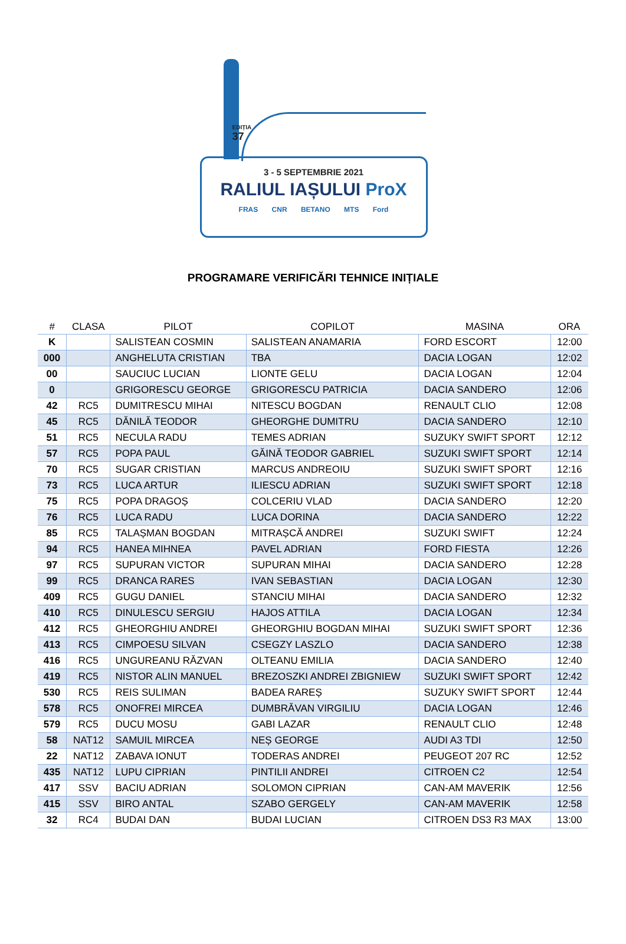EDIȚIA
37
3 - 5 SEPTEMBRIE 2021
RALIUL IAȘULUI ProX
FRAS CNR BETANO MTS Ford
PROGRAMARE VERIFICĂRI TEHNICE INIȚIALE
| # | CLASA | PILOT | COPILOT | MASINA | ORA |
| --- | --- | --- | --- | --- | --- |
| K | | SALISTEAN COSMIN | SALISTEAN ANAMARIA | FORD ESCORT | 12:00 |
| 000 | | ANGHELUTA CRISTIAN | TBA | DACIA LOGAN | 12:02 |
| 00 | | SAUCIUC LUCIAN | LIONTE GELU | DACIA LOGAN | 12:04 |
| 0 | | GRIGORESCU GEORGE | GRIGORESCU PATRICIA | DACIA SANDERO | 12:06 |
| 42 | RC5 | DUMITRESCU MIHAI | NITESCU BOGDAN | RENAULT CLIO | 12:08 |
| 45 | RC5 | DĂNILĂ TEODOR | GHEORGHE DUMITRU | DACIA SANDERO | 12:10 |
| 51 | RC5 | NECULA RADU | TEMES ADRIAN | SUZUKY SWIFT SPORT | 12:12 |
| 57 | RC5 | POPA PAUL | GĂINĂ TEODOR GABRIEL | SUZUKI SWIFT SPORT | 12:14 |
| 70 | RC5 | SUGAR CRISTIAN | MARCUS ANDREOIU | SUZUKI SWIFT SPORT | 12:16 |
| 73 | RC5 | LUCA ARTUR | ILIESCU ADRIAN | SUZUKI SWIFT SPORT | 12:18 |
| 75 | RC5 | POPA DRAGOȘ | COLCERIU VLAD | DACIA SANDERO | 12:20 |
| 76 | RC5 | LUCA RADU | LUCA DORINA | DACIA SANDERO | 12:22 |
| 85 | RC5 | TALAȘMAN BOGDAN | MITRAȘCĂ ANDREI | SUZUKI SWIFT | 12:24 |
| 94 | RC5 | HANEA MIHNEA | PAVEL ADRIAN | FORD FIESTA | 12:26 |
| 97 | RC5 | SUPURAN VICTOR | SUPURAN MIHAI | DACIA SANDERO | 12:28 |
| 99 | RC5 | DRANCA RARES | IVAN SEBASTIAN | DACIA LOGAN | 12:30 |
| 409 | RC5 | GUGU DANIEL | STANCIU MIHAI | DACIA SANDERO | 12:32 |
| 410 | RC5 | DINULESCU SERGIU | HAJOS ATTILA | DACIA LOGAN | 12:34 |
| 412 | RC5 | GHEORGHIU ANDREI | GHEORGHIU BOGDAN MIHAI | SUZUKI SWIFT SPORT | 12:36 |
| 413 | RC5 | CIMPOESU SILVAN | CSEGZY LASZLO | DACIA SANDERO | 12:38 |
| 416 | RC5 | UNGUREANU RĂZVAN | OLTEANU EMILIA | DACIA SANDERO | 12:40 |
| 419 | RC5 | NISTOR ALIN MANUEL | BREZOSZKI ANDREI ZBIGNIEW | SUZUKI SWIFT SPORT | 12:42 |
| 530 | RC5 | REIS SULIMAN | BADEA RAREȘ | SUZUKY SWIFT SPORT | 12:44 |
| 578 | RC5 | ONOFREI MIRCEA | DUMBRĂVAN VIRGILIU | DACIA LOGAN | 12:46 |
| 579 | RC5 | DUCU MOSU | GABI LAZAR | RENAULT CLIO | 12:48 |
| 58 | NAT12 | SAMUIL MIRCEA | NEȘ GEORGE | AUDI A3 TDI | 12:50 |
| 22 | NAT12 | ZABAVA IONUT | TODERAS ANDREI | PEUGEOT 207 RC | 12:52 |
| 435 | NAT12 | LUPU CIPRIAN | PINTILII ANDREI | CITROEN C2 | 12:54 |
| 417 | SSV | BACIU ADRIAN | SOLOMON CIPRIAN | CAN-AM MAVERIK | 12:56 |
| 415 | SSV | BIRO ANTAL | SZABO GERGELY | CAN-AM MAVERIK | 12:58 |
| 32 | RC4 | BUDAI DAN | BUDAI LUCIAN | CITROEN DS3 R3 MAX | 13:00 |